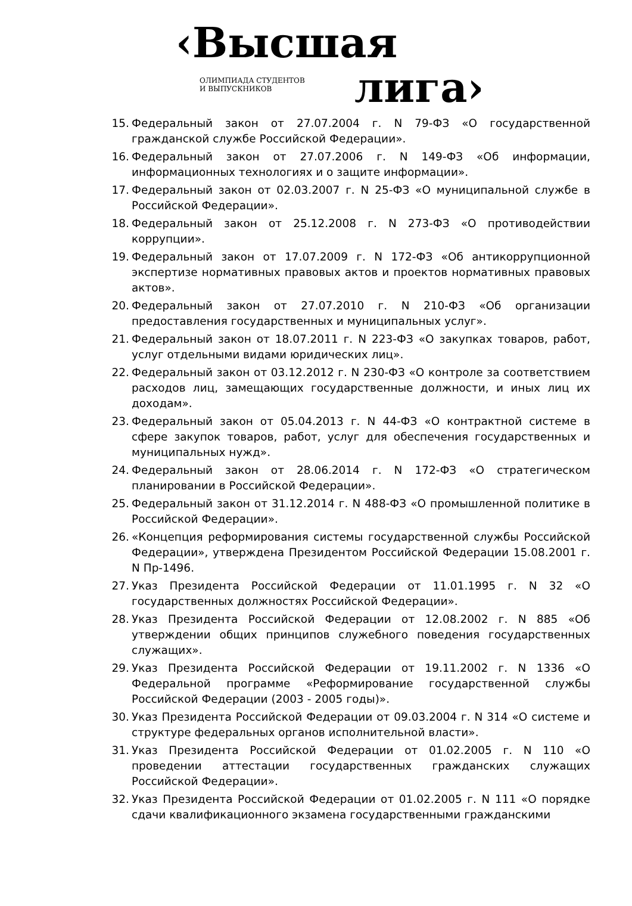‹Высшая
лига›
ОЛИМПИАДА СТУДЕНТОВ
И ВЫПУСКНИКОВ
15. Федеральный закон от 27.07.2004 г. N 79-ФЗ «О государственной гражданской службе Российской Федерации».
16. Федеральный закон от 27.07.2006 г. N 149-ФЗ «Об информации, информационных технологиях и о защите информации».
17. Федеральный закон от 02.03.2007 г. N 25-ФЗ «О муниципальной службе в Российской Федерации».
18. Федеральный закон от 25.12.2008 г. N 273-ФЗ «О противодействии коррупции».
19. Федеральный закон от 17.07.2009 г. N 172-ФЗ «Об антикоррупционной экспертизе нормативных правовых актов и проектов нормативных правовых актов».
20. Федеральный закон от 27.07.2010 г. N 210-ФЗ «Об организации предоставления государственных и муниципальных услуг».
21. Федеральный закон от 18.07.2011 г. N 223-ФЗ «О закупках товаров, работ, услуг отдельными видами юридических лиц».
22. Федеральный закон от 03.12.2012 г. N 230-ФЗ «О контроле за соответствием расходов лиц, замещающих государственные должности, и иных лиц их доходам».
23. Федеральный закон от 05.04.2013 г. N 44-ФЗ «О контрактной системе в сфере закупок товаров, работ, услуг для обеспечения государственных и муниципальных нужд».
24. Федеральный закон от 28.06.2014 г. N 172-ФЗ «О стратегическом планировании в Российской Федерации».
25. Федеральный закон от 31.12.2014 г. N 488-ФЗ «О промышленной политике в Российской Федерации».
26. «Концепция реформирования системы государственной службы Российской Федерации», утверждена Президентом Российской Федерации 15.08.2001 г. N Пр-1496.
27. Указ Президента Российской Федерации от 11.01.1995 г. N 32 «О государственных должностях Российской Федерации».
28. Указ Президента Российской Федерации от 12.08.2002 г. N 885 «Об утверждении общих принципов служебного поведения государственных служащих».
29. Указ Президента Российской Федерации от 19.11.2002 г. N 1336 «О Федеральной программе «Реформирование государственной службы Российской Федерации (2003 - 2005 годы)».
30. Указ Президента Российской Федерации от 09.03.2004 г. N 314 «О системе и структуре федеральных органов исполнительной власти».
31. Указ Президента Российской Федерации от 01.02.2005 г. N 110 «О проведении аттестации государственных гражданских служащих Российской Федерации».
32. Указ Президента Российской Федерации от 01.02.2005 г. N 111 «О порядке сдачи квалификационного экзамена государственными гражданскими